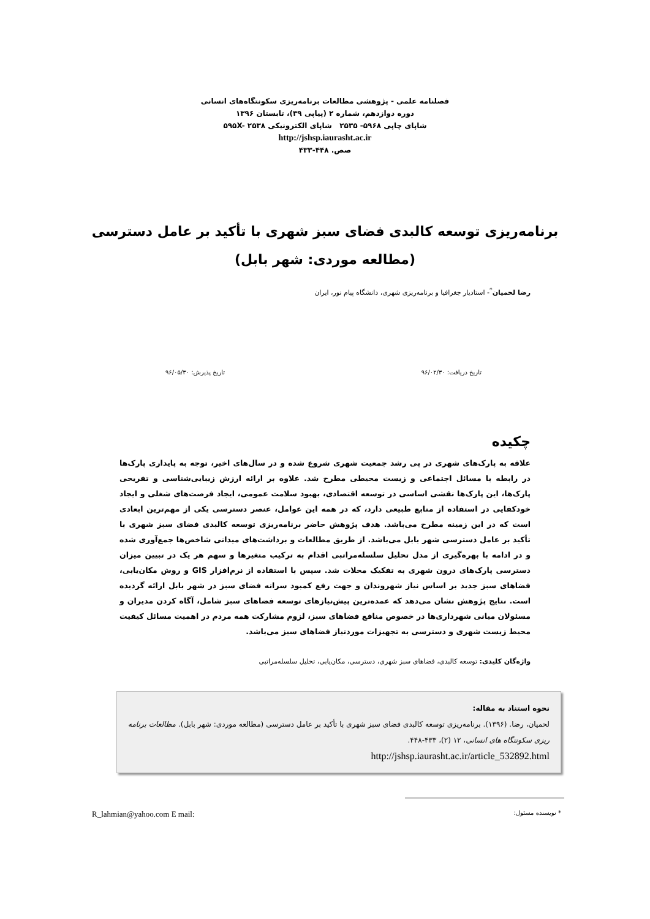فصلنامه علمی - پژوهشی مطالعات برنامه‌ریزی سکونتگاه‌های انسانی
دوره دوازدهم، شماره ۲ (پیاپی ۳۹)، تابستان ۱۳۹۶
شاپای چاپی ۵۹۶۸- ۲۵۳۵ شاپای الکترونیکی ۵۹۵X- ۲۵۳۸
http://jshsp.iaurasht.ac.ir
صص. ۴۴۸-۴۳۳
برنامه‌ریزی توسعه کالبدی فضای سبز شهری با تأکید بر عامل دسترسی
(مطالعه موردی: شهر بابل)
رضا لحمیان<sup>*</sup>- استادیار جغرافیا و برنامه‌ریزی شهری، دانشگاه پیام نور، ایران
تاریخ دریافت: ۹۶/۰۲/۳۰ تاریخ پذیرش: ۹۶/۰۵/۳۰
چکیده
علاقه به پارک‌های شهری در پی رشد جمعیت شهری شروع شده و در سال‌های اخیر، توجه به پایداری پارک‌ها در رابطه با مسائل اجتماعی و زیست محیطی مطرح شد. علاوه بر ارائه ارزش زیبایی‌شناسی و تفریحی پارک‌ها، این پارک‌ها نقشی اساسی در توسعه اقتصادی، بهبود سلامت عمومی، ایجاد فرصت‌های شغلی و ایجاد خودکفایی در استفاده از منابع طبیعی دارد، که در همه این عوامل، عنصر دسترسی یکی از مهم‌ترین ابعادی است که در این زمینه مطرح می‌باشد. هدف پژوهش حاضر برنامه‌ریزی توسعه کالبدی فضای سبز شهری با تأکید بر عامل دسترسی شهر بابل می‌باشد. از طریق مطالعات و برداشت‌های میدانی شاخص‌ها جمع‌آوری شده و در ادامه با بهره‌گیری از مدل تحلیل سلسله‌مراتبی اقدام به ترکیب متغیرها و سهم هر یک در تبیین میزان دسترسی پارک‌های درون شهری به تفکیک محلات شد. سپس با استفاده از نرم‌افزار GIS و روش مکان‌یابی، فضاهای سبز جدید بر اساس نیاز شهروندان و جهت رفع کمبود سرانه فضای سبز در شهر بابل ارائه گردیده است. نتایج پژوهش نشان می‌دهد که عمده‌ترین پیش‌نیازهای توسعه فضاهای سبز شامل، آگاه کردن مدیران و مسئولان میانی شهرداری‌ها در خصوص منافع فضاهای سبز، لزوم مشارکت همه مردم در اهمیت مسائل کیفیت محیط زیست شهری و دسترسی به تجهیزات موردنیاز فضاهای سبز می‌باشد.
واژه‌گان کلیدی: توسعه کالبدی، فضاهای سبز شهری، دسترسی، مکان‌یابی، تحلیل سلسله‌مراتبی
نحوه استناد به مقاله:
لحمیان، رضا. (۱۳۹۶). برنامه‌ریزی توسعه کالبدی فضای سبز شهری با تأکید بر عامل دسترسی (مطالعه موردی: شهر بابل). مطالعات برنامه ریزی سکونتگاه های انسانی، ۱۲ (۲)، ۴۳۳-۴۴۸.
http://jshsp.iaurasht.ac.ir/article_532892.html
* نویسنده مسئول: R_lahmian@yahoo.com E mail: